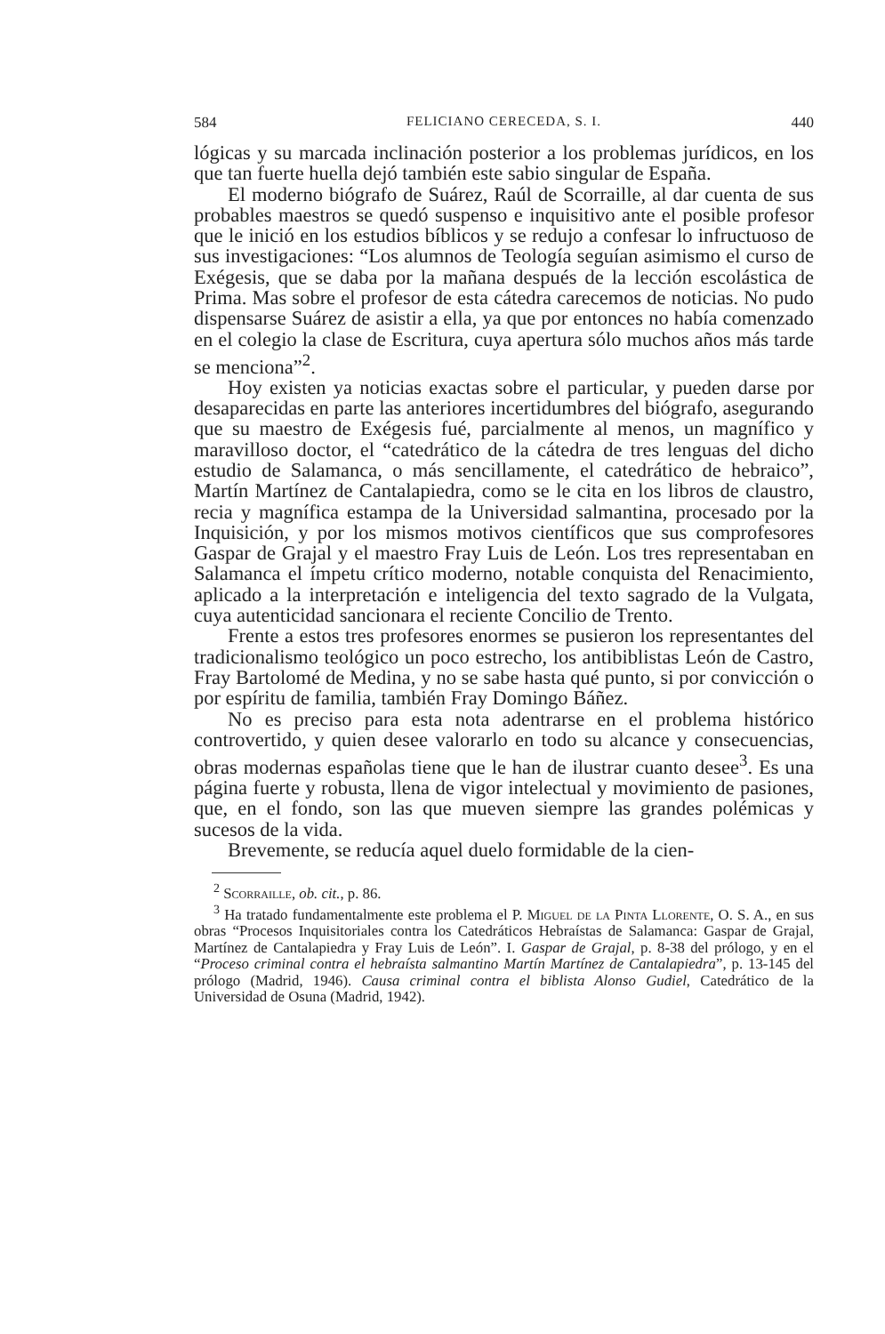584 FELICIANO CERECEDA, S. I. 440
lógicas y su marcada inclinación posterior a los problemas jurídicos, en los que tan fuerte huella dejó también este sabio singular de España.
El moderno biógrafo de Suárez, Raúl de Scorraille, al dar cuenta de sus probables maestros se quedó suspenso e inquisitivo ante el posible profesor que le inició en los estudios bíblicos y se redujo a confesar lo infructuoso de sus investigaciones: “Los alumnos de Teología seguían asimismo el curso de Exégesis, que se daba por la mañana después de la lección escolástica de Prima. Mas sobre el profesor de esta cátedra carecemos de noticias. No pudo dispensarse Suárez de asistir a ella, ya que por entonces no había comenzado en el colegio la clase de Escritura, cuya apertura sólo muchos años más tarde se menciona”<sup>2</sup>.
Hoy existen ya noticias exactas sobre el particular, y pueden darse por desaparecidas en parte las anteriores incertidumbres del biógrafo, asegurando que su maestro de Exégesis fué, parcialmente al menos, un magnífico y maravilloso doctor, el “catedrático de la cátedra de tres lenguas del dicho estudio de Salamanca, o más sencillamente, el catedrático de hebraico”, Martín Martínez de Cantalapiedra, como se le cita en los libros de claustro, recia y magnífica estampa de la Universidad salmantina, procesado por la Inquisición, y por los mismos motivos científicos que sus comprofesores Gaspar de Grajal y el maestro Fray Luis de León. Los tres representaban en Salamanca el ímpetu crítico moderno, notable conquista del Renacimiento, aplicado a la interpretación e inteligencia del texto sagrado de la Vulgata, cuya autenticidad sancionara el reciente Concilio de Trento.
Frente a estos tres profesores enormes se pusieron los representantes del tradicionalismo teológico un poco estrecho, los antibiblistas León de Castro, Fray Bartolomé de Medina, y no se sabe hasta qué punto, si por convicción o por espíritu de familia, también Fray Domingo Báñez.
No es preciso para esta nota adentrarse en el problema histórico controvertido, y quien desee valorarlo en todo su alcance y consecuencias, obras modernas españolas tiene que le han de ilustrar cuanto desee<sup>3</sup>. Es una página fuerte y robusta, llena de vigor intelectual y movimiento de pasiones, que, en el fondo, son las que mueven siempre las grandes polémicas y sucesos de la vida.
Brevemente, se reducía aquel duelo formidable de la cien-
<sup>2</sup> Scorraille, ob. cit., p. 86.
<sup>3</sup> Ha tratado fundamentalmente este problema el P. Miguel de la Pinta Llorente, O. S. A., en sus obras “Procesos Inquisitoriales contra los Catedráticos Hebraístas de Salamanca: Gaspar de Grajal, Martínez de Cantalapiedra y Fray Luis de León”. I. Gaspar de Grajal, p. 8-38 del prólogo, y en el “Proceso criminal contra el hebraísta salmantino Martín Martínez de Cantalapiedra”, p. 13-145 del prólogo (Madrid, 1946). Causa criminal contra el biblista Alonso Gudiel, Catedrático de la Universidad de Osuna (Madrid, 1942).